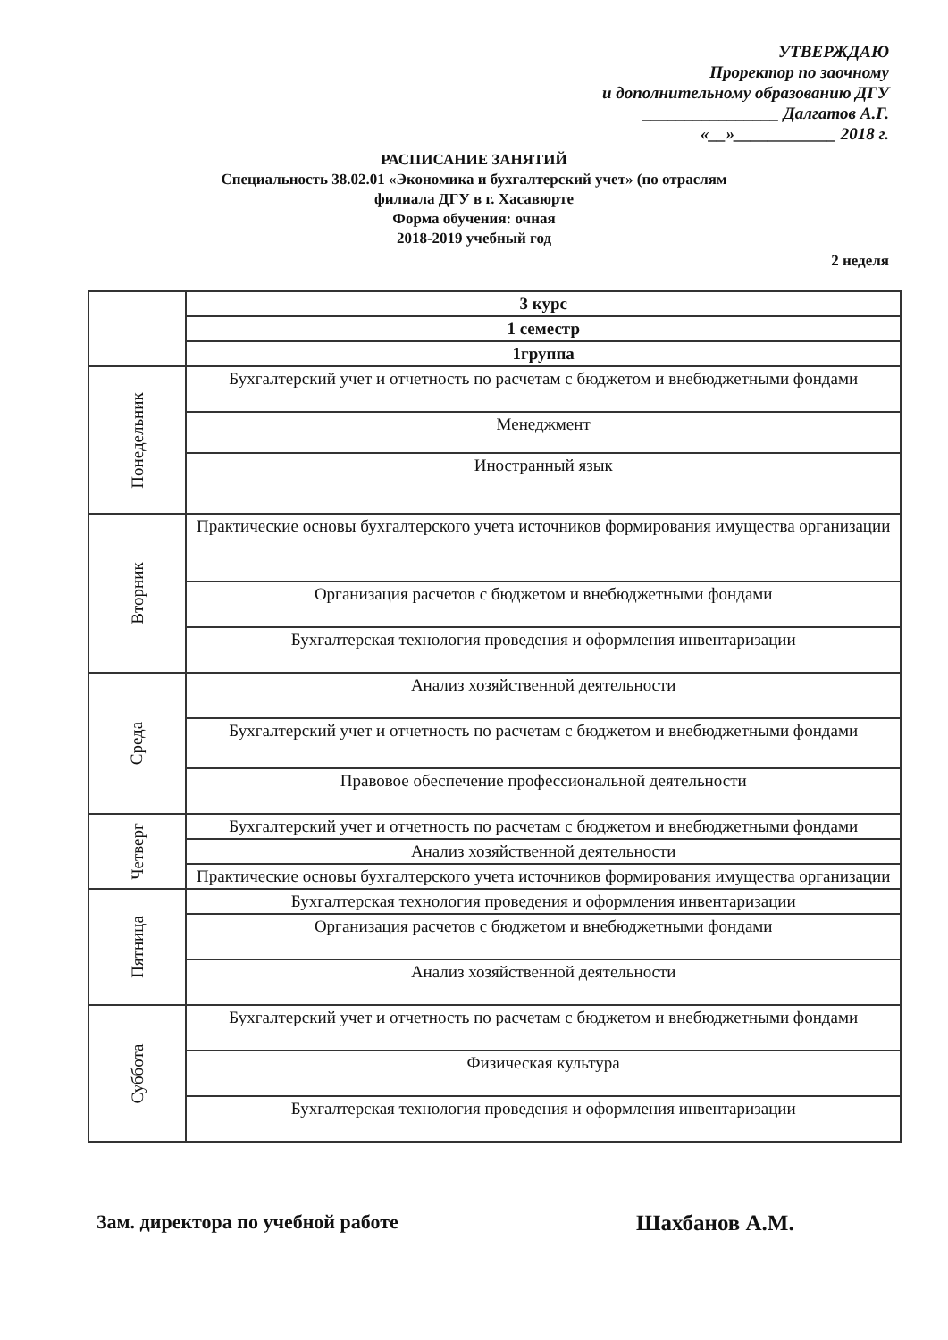УТВЕРЖДАЮ
Проректор по заочному
и дополнительному образованию ДГУ
________________ Далгатов А.Г.
«__»____________ 2018 г.
РАСПИСАНИЕ ЗАНЯТИЙ
Специальность 38.02.01 «Экономика и бухгалтерский учет» (по отраслям
филиала ДГУ в г. Хасавюрте
Форма обучения: очная
2018-2019 учебный год
2 неделя
| | 3 курс |
| --- | --- |
| | 1 семестр |
| | 1группа |
| Понедельник | Бухгалтерский учет и отчетность по расчетам с бюджетом и внебюджетными фондами |
| | Менеджмент |
| | Иностранный язык |
| Вторник | Практические основы бухгалтерского учета источников формирования имущества организации |
| | Организация расчетов с бюджетом и внебюджетными фондами |
| | Бухгалтерская технология проведения и оформления инвентаризации |
| Среда | Анализ хозяйственной деятельности |
| | Бухгалтерский учет и отчетность по расчетам с бюджетом и внебюджетными фондами |
| | Правовое обеспечение профессиональной деятельности |
| Четверг | Бухгалтерский учет и отчетность по расчетам с бюджетом и внебюджетными фондами |
| | Анализ хозяйственной деятельности |
| | Практические основы бухгалтерского учета источников формирования имущества организации |
| Пятница | Бухгалтерская технология проведения и оформления инвентаризации |
| | Организация расчетов с бюджетом и внебюджетными фондами |
| | Анализ хозяйственной деятельности |
| Суббота | Бухгалтерский учет и отчетность по расчетам с бюджетом и внебюджетными фондами |
| | Физическая культура |
| | Бухгалтерская технология проведения и оформления инвентаризации |
Зам. директора по учебной работе
Шахбанов А.М.